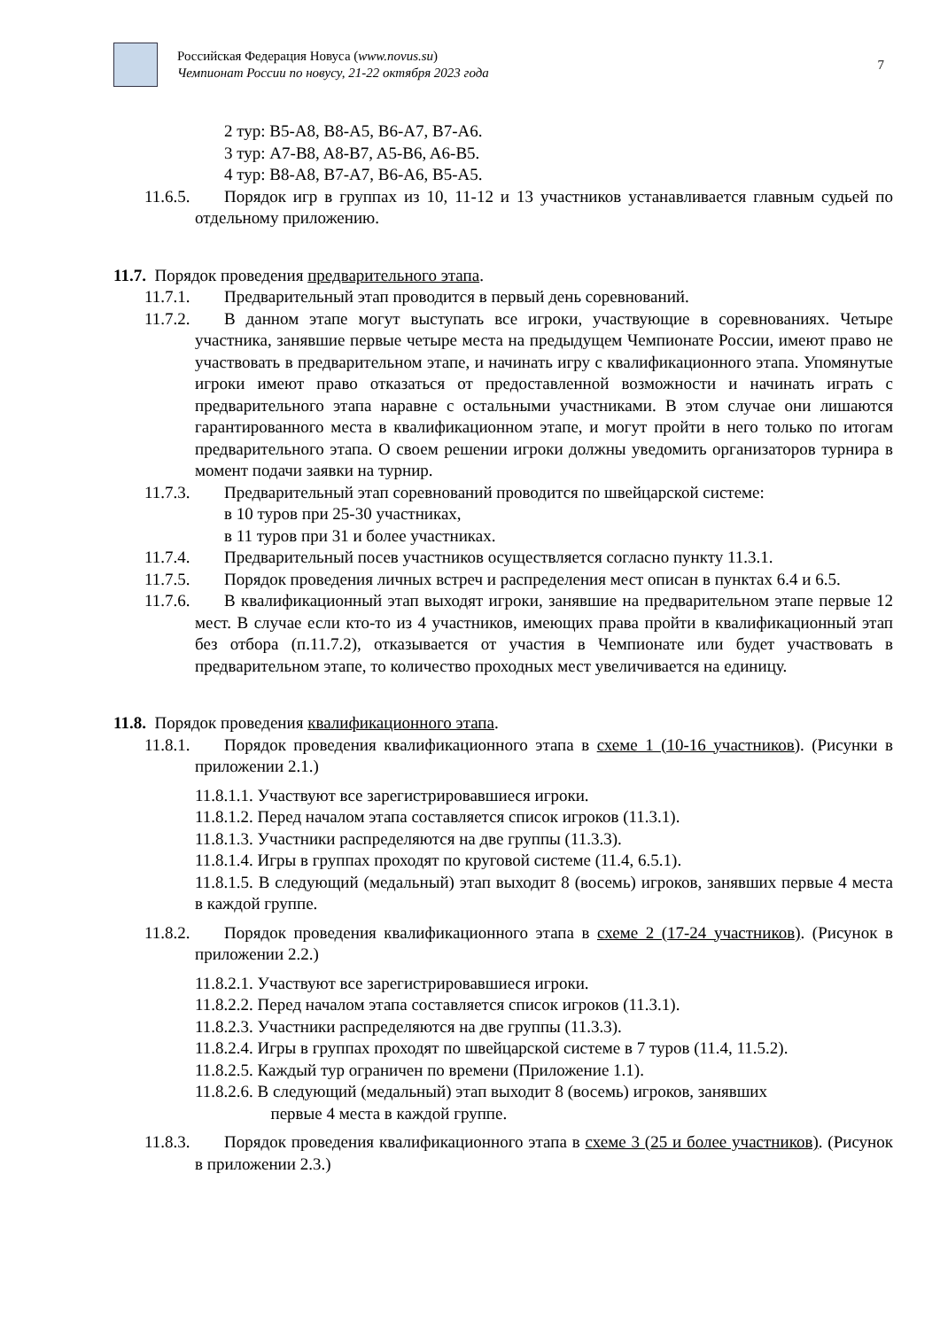Российская Федерация Новуса (www.novus.su)
Чемпионат России по новусу, 21-22 октября 2023 года
7
2 тур: B5-A8, B8-A5, B6-A7, B7-A6.
3 тур: A7-B8, A8-B7, A5-B6, A6-B5.
4 тур: B8-A8, B7-A7, B6-A6, B5-A5.
11.6.5. Порядок игр в группах из 10, 11-12 и 13 участников устанавливается главным судьей по отдельному приложению.
11.7. Порядок проведения предварительного этапа.
11.7.1. Предварительный этап проводится в первый день соревнований.
11.7.2. В данном этапе могут выступать все игроки, участвующие в соревнованиях. Четыре участника, занявшие первые четыре места на предыдущем Чемпионате России, имеют право не участвовать в предварительном этапе, и начинать игру с квалификационного этапа. Упомянутые игроки имеют право отказаться от предоставленной возможности и начинать играть с предварительного этапа наравне с остальными участниками. В этом случае они лишаются гарантированного места в квалификационном этапе, и могут пройти в него только по итогам предварительного этапа. О своем решении игроки должны уведомить организаторов турнира в момент подачи заявки на турнир.
11.7.3. Предварительный этап соревнований проводится по швейцарской системе:
в 10 туров при 25-30 участниках,
в 11 туров при 31 и более участниках.
11.7.4. Предварительный посев участников осуществляется согласно пункту 11.3.1.
11.7.5. Порядок проведения личных встреч и распределения мест описан в пунктах 6.4 и 6.5.
11.7.6. В квалификационный этап выходят игроки, занявшие на предварительном этапе первые 12 мест. В случае если кто-то из 4 участников, имеющих права пройти в квалификационный этап без отбора (п.11.7.2), отказывается от участия в Чемпионате или будет участвовать в предварительном этапе, то количество проходных мест увеличивается на единицу.
11.8. Порядок проведения квалификационного этапа.
11.8.1. Порядок проведения квалификационного этапа в схеме 1 (10-16 участников). (Рисунки в приложении 2.1.)
11.8.1.1. Участвуют все зарегистрировавшиеся игроки.
11.8.1.2. Перед началом этапа составляется список игроков (11.3.1).
11.8.1.3. Участники распределяются на две группы (11.3.3).
11.8.1.4. Игры в группах проходят по круговой системе (11.4, 6.5.1).
11.8.1.5. В следующий (медальный) этап выходит 8 (восемь) игроков, занявших первые 4 места в каждой группе.
11.8.2. Порядок проведения квалификационного этапа в схеме 2 (17-24 участников). (Рисунок в приложении 2.2.)
11.8.2.1. Участвуют все зарегистрировавшиеся игроки.
11.8.2.2. Перед началом этапа составляется список игроков (11.3.1).
11.8.2.3. Участники распределяются на две группы (11.3.3).
11.8.2.4. Игры в группах проходят по швейцарской системе в 7 туров (11.4, 11.5.2).
11.8.2.5. Каждый тур ограничен по времени (Приложение 1.1).
11.8.2.6. В следующий (медальный) этап выходит 8 (восемь) игроков, занявших
первые 4 места в каждой группе.
11.8.3. Порядок проведения квалификационного этапа в схеме 3 (25 и более участников). (Рисунок в приложении 2.3.)